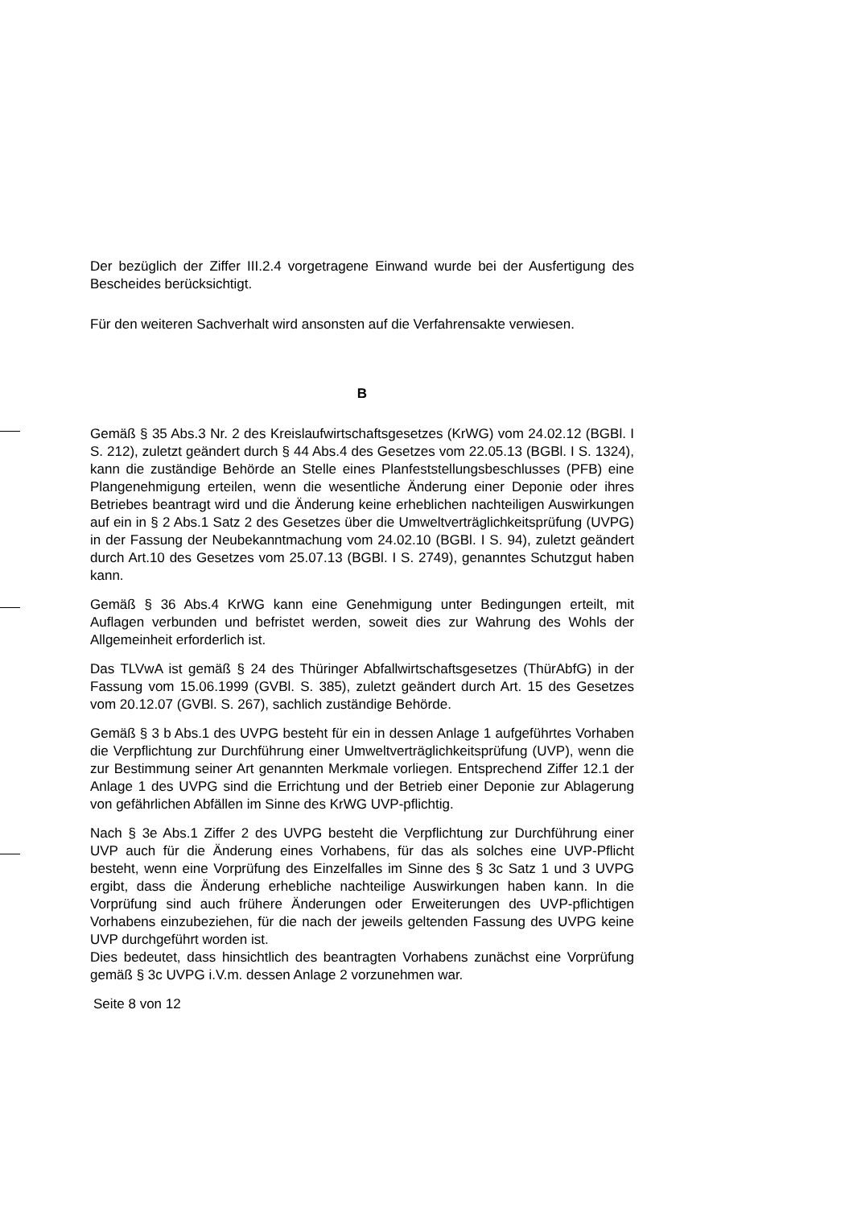Der bezüglich der Ziffer III.2.4 vorgetragene Einwand wurde bei der Ausfertigung des Bescheides berücksichtigt.
Für den weiteren Sachverhalt wird ansonsten auf die Verfahrensakte verwiesen.
B
Gemäß § 35 Abs.3 Nr. 2 des Kreislaufwirtschaftsgesetzes (KrWG) vom 24.02.12 (BGBl. I S. 212), zuletzt geändert durch § 44 Abs.4 des Gesetzes vom 22.05.13 (BGBl. I S. 1324), kann die zuständige Behörde an Stelle eines Planfeststellungsbeschlusses (PFB) eine Plangenehmigung erteilen, wenn die wesentliche Änderung einer Deponie oder ihres Betriebes beantragt wird und die Änderung keine erheblichen nachteiligen Auswirkungen auf ein in § 2 Abs.1 Satz 2 des Gesetzes über die Umweltverträglichkeitsprüfung (UVPG) in der Fassung der Neubekanntmachung vom 24.02.10 (BGBl. I S. 94), zuletzt geändert durch Art.10 des Gesetzes vom 25.07.13 (BGBl. I S. 2749), genanntes Schutzgut haben kann.
Gemäß § 36 Abs.4 KrWG kann eine Genehmigung unter Bedingungen erteilt, mit Auflagen verbunden und befristet werden, soweit dies zur Wahrung des Wohls der Allgemeinheit erforderlich ist.
Das TLVwA ist gemäß § 24 des Thüringer Abfallwirtschaftsgesetzes (ThürAbfG) in der Fassung vom 15.06.1999 (GVBl. S. 385), zuletzt geändert durch Art. 15 des Gesetzes vom 20.12.07 (GVBl. S. 267), sachlich zuständige Behörde.
Gemäß § 3 b Abs.1 des UVPG besteht für ein in dessen Anlage 1 aufgeführtes Vorhaben die Verpflichtung zur Durchführung einer Umweltverträglichkeitsprüfung (UVP), wenn die zur Bestimmung seiner Art genannten Merkmale vorliegen. Entsprechend Ziffer 12.1 der Anlage 1 des UVPG sind die Errichtung und der Betrieb einer Deponie zur Ablagerung von gefährlichen Abfällen im Sinne des KrWG UVP-pflichtig.
Nach § 3e Abs.1 Ziffer 2 des UVPG besteht die Verpflichtung zur Durchführung einer UVP auch für die Änderung eines Vorhabens, für das als solches eine UVP-Pflicht besteht, wenn eine Vorprüfung des Einzelfalles im Sinne des § 3c Satz 1 und 3 UVPG ergibt, dass die Änderung erhebliche nachteilige Auswirkungen haben kann. In die Vorprüfung sind auch frühere Änderungen oder Erweiterungen des UVP-pflichtigen Vorhabens einzubeziehen, für die nach der jeweils geltenden Fassung des UVPG keine UVP durchgeführt worden ist.
Dies bedeutet, dass hinsichtlich des beantragten Vorhabens zunächst eine Vorprüfung gemäß § 3c UVPG i.V.m. dessen Anlage 2 vorzunehmen war.
Seite 8 von 12